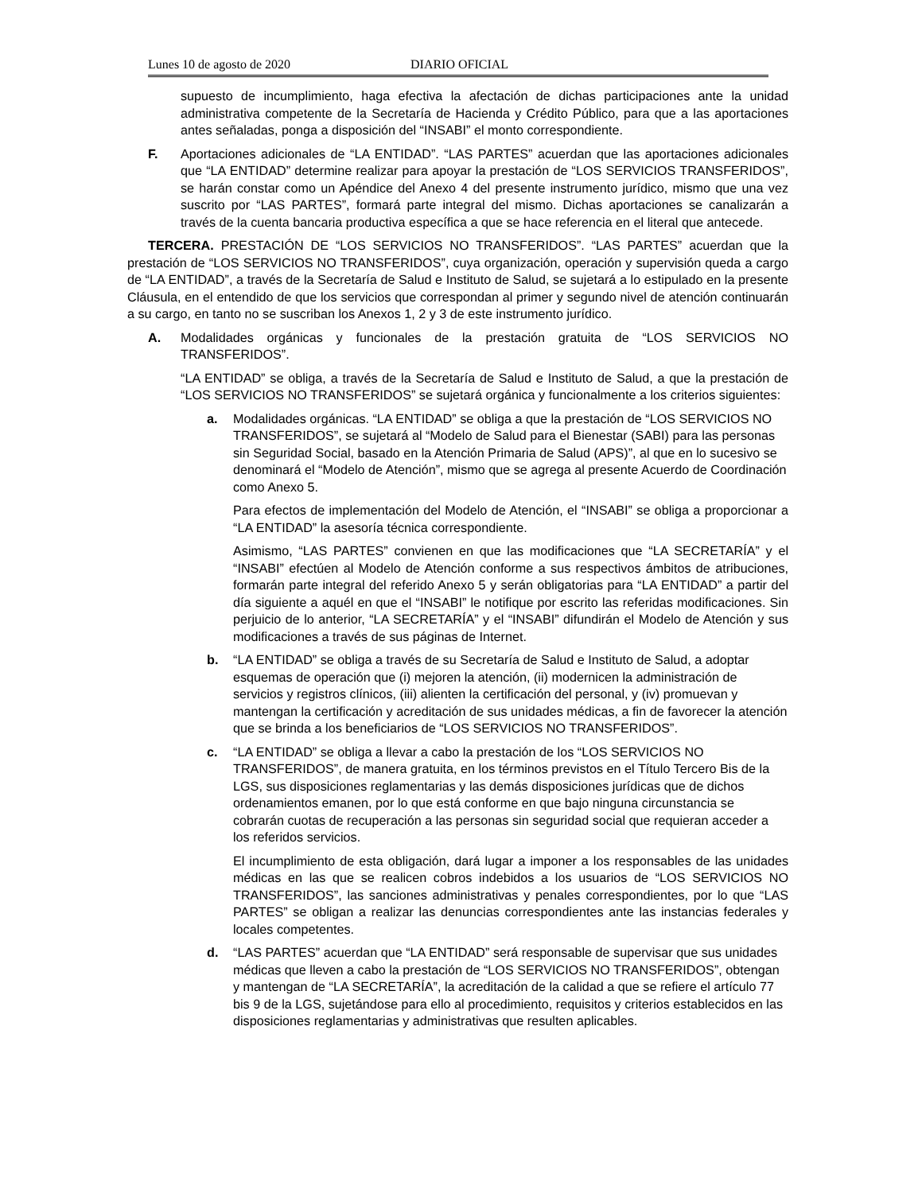Lunes 10 de agosto de 2020 DIARIO OFICIAL
supuesto de incumplimiento, haga efectiva la afectación de dichas participaciones ante la unidad administrativa competente de la Secretaría de Hacienda y Crédito Público, para que a las aportaciones antes señaladas, ponga a disposición del “INSABI” el monto correspondiente.
F. Aportaciones adicionales de “LA ENTIDAD”. “LAS PARTES” acuerdan que las aportaciones adicionales que “LA ENTIDAD” determine realizar para apoyar la prestación de “LOS SERVICIOS TRANSFERIDOS”, se harán constar como un Apéndice del Anexo 4 del presente instrumento jurídico, mismo que una vez suscrito por “LAS PARTES”, formará parte integral del mismo. Dichas aportaciones se canalizarán a través de la cuenta bancaria productiva específica a que se hace referencia en el literal que antecede.
TERCERA. PRESTACIÓN DE “LOS SERVICIOS NO TRANSFERIDOS”. “LAS PARTES” acuerdan que la prestación de “LOS SERVICIOS NO TRANSFERIDOS”, cuya organización, operación y supervisión queda a cargo de “LA ENTIDAD”, a través de la Secretaría de Salud e Instituto de Salud, se sujetará a lo estipulado en la presente Cláusula, en el entendido de que los servicios que correspondan al primer y segundo nivel de atención continuarán a su cargo, en tanto no se suscriban los Anexos 1, 2 y 3 de este instrumento jurídico.
A. Modalidades orgánicas y funcionales de la prestación gratuita de “LOS SERVICIOS NO TRANSFERIDOS”.
“LA ENTIDAD” se obliga, a través de la Secretaría de Salud e Instituto de Salud, a que la prestación de “LOS SERVICIOS NO TRANSFERIDOS” se sujetará orgánica y funcionalmente a los criterios siguientes:
a. Modalidades orgánicas. “LA ENTIDAD” se obliga a que la prestación de “LOS SERVICIOS NO TRANSFERIDOS”, se sujetará al “Modelo de Salud para el Bienestar (SABI) para las personas sin Seguridad Social, basado en la Atención Primaria de Salud (APS)”, al que en lo sucesivo se denominará el “Modelo de Atención”, mismo que se agrega al presente Acuerdo de Coordinación como Anexo 5.
Para efectos de implementación del Modelo de Atención, el “INSABI” se obliga a proporcionar a “LA ENTIDAD” la asesoría técnica correspondiente.
Asimismo, “LAS PARTES” convienen en que las modificaciones que “LA SECRETARÍA” y el “INSABI” efectúen al Modelo de Atención conforme a sus respectivos ámbitos de atribuciones, formarán parte integral del referido Anexo 5 y serán obligatorias para “LA ENTIDAD” a partir del día siguiente a aquél en que el “INSABI” le notifique por escrito las referidas modificaciones. Sin perjuicio de lo anterior, “LA SECRETARÍA” y el “INSABI” difundirán el Modelo de Atención y sus modificaciones a través de sus páginas de Internet.
b. “LA ENTIDAD” se obliga a través de su Secretaría de Salud e Instituto de Salud, a adoptar esquemas de operación que (i) mejoren la atención, (ii) modernicen la administración de servicios y registros clínicos, (iii) alienten la certificación del personal, y (iv) promuevan y mantengan la certificación y acreditación de sus unidades médicas, a fin de favorecer la atención que se brinda a los beneficiarios de “LOS SERVICIOS NO TRANSFERIDOS”.
c. “LA ENTIDAD” se obliga a llevar a cabo la prestación de los “LOS SERVICIOS NO TRANSFERIDOS”, de manera gratuita, en los términos previstos en el Título Tercero Bis de la LGS, sus disposiciones reglamentarias y las demás disposiciones jurídicas que de dichos ordenamientos emanen, por lo que está conforme en que bajo ninguna circunstancia se cobrarán cuotas de recuperación a las personas sin seguridad social que requieran acceder a los referidos servicios.
El incumplimiento de esta obligación, dará lugar a imponer a los responsables de las unidades médicas en las que se realicen cobros indebidos a los usuarios de “LOS SERVICIOS NO TRANSFERIDOS”, las sanciones administrativas y penales correspondientes, por lo que “LAS PARTES” se obligan a realizar las denuncias correspondientes ante las instancias federales y locales competentes.
d. “LAS PARTES” acuerdan que “LA ENTIDAD” será responsable de supervisar que sus unidades médicas que lleven a cabo la prestación de “LOS SERVICIOS NO TRANSFERIDOS”, obtengan y mantengan de “LA SECRETARÍA”, la acreditación de la calidad a que se refiere el artículo 77 bis 9 de la LGS, sujetándose para ello al procedimiento, requisitos y criterios establecidos en las disposiciones reglamentarias y administrativas que resulten aplicables.